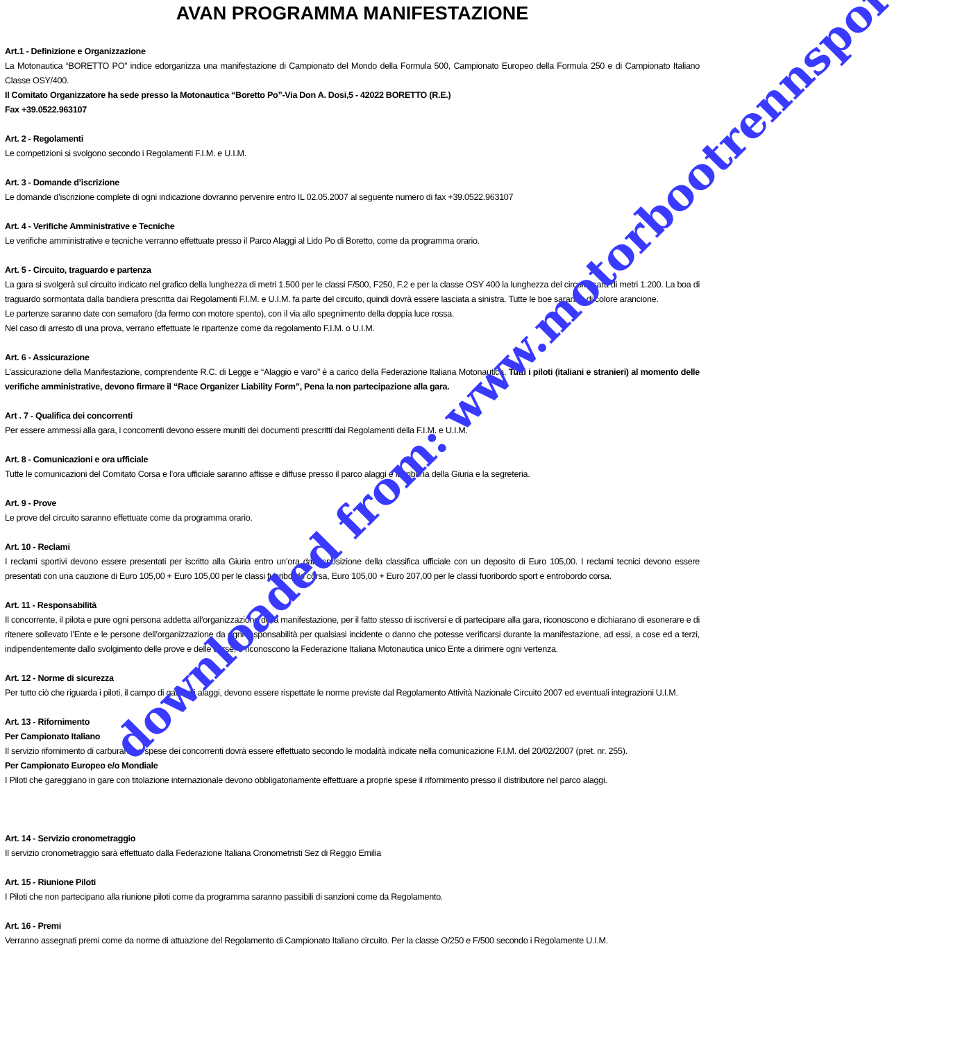AVAN PROGRAMMA MANIFESTAZIONE
Art.1 - Definizione e Organizzazione
La Motonautica “BORETTO PO” indice edorganizza una manifestazione di Campionato del Mondo della Formula 500, Campionato Europeo della Formula 250 e di Campionato Italiano Classe OSY/400.
Il Comitato Organizzatore ha sede presso la Motonautica “Boretto Po”-Via Don A. Dosi,5 - 42022 BORETTO (R.E.)
Fax +39.0522.963107
Art. 2 - Regolamenti
Le competizioni si svolgono secondo i Regolamenti F.I.M. e U.I.M.
Art. 3 - Domande d’iscrizione
Le domande d’iscrizione complete di ogni indicazione dovranno pervenire entro IL 02.05.2007 al seguente numero di fax +39.0522.963107
Art. 4 - Verifiche Amministrative e Tecniche
Le verifiche amministrative e tecniche verranno effettuate presso il Parco Alaggi al Lido Po di Boretto, come da programma orario.
Art. 5 - Circuito, traguardo e partenza
La gara si svolgerà sul circuito indicato nel grafico della lunghezza di metri 1.500 per le classi F/500, F250, F.2 e per la classe OSY 400 la lunghezza del circuito sarà di metri 1.200. La boa di traguardo sormontata dalla bandiera prescritta dai Regolamenti F.I.M. e U.I.M. fa parte del circuito, quindi dovrà essere lasciata a sinistra. Tutte le boe saranno di colore arancione.
Le partenze saranno date con semaforo (da fermo con motore spento), con il via allo spegnimento della doppia luce rossa.
Nel caso di arresto di una prova, verrano effettuate le ripartenze come da regolamento F.I.M. o U.I.M.
Art. 6 - Assicurazione
L’assicurazione della Manifestazione, comprendente R.C. di Legge e “Alaggio e varo” è a carico della Federazione Italiana Motonautica. Tutti i piloti (italiani e stranieri) al momento delle verifiche amministrative, devono firmare il “Race Organizer Liability Form”, Pena la non partecipazione alla gara.
Art . 7 - Qualifica dei concorrenti
Per essere ammessi alla gara, i concorrenti devono essere muniti dei documenti prescritti dai Regolamenti della F.I.M. e U.I.M.
Art. 8 - Comunicazioni e ora ufficiale
Tutte le comunicazioni del Comitato Corsa e l’ora ufficiale saranno affisse e diffuse presso il parco alaggi e la tribuna della Giuria e la segreteria.
Art. 9 - Prove
Le prove del circuito saranno effettuate come da programma orario.
Art. 10 - Reclami
I reclami sportivi devono essere presentati per iscritto alla Giuria entro un’ora dall’esposizione della classifica ufficiale con un deposito di Euro 105,00. I reclami tecnici devono essere presentati con una cauzione di Euro 105,00 + Euro 105,00 per le classi fuoribordo corsa, Euro 105,00 + Euro 207,00 per le classi fuoribordo sport e entrobordo corsa.
Art. 11 - Responsabilità
Il concorrente, il pilota e pure ogni persona addetta all’organizzazione della manifestazione, per il fatto stesso di iscriversi e di partecipare alla gara, riconoscono e dichiarano di esonerare e di ritenere sollevato l’Ente e le persone dell’organizzazione da ogni responsabilità per qualsiasi incidente o danno che potesse verificarsi durante la manifestazione, ad essi, a cose ed a terzi, indipendentemente dallo svolgimento delle prove e delle corse, e riconoscono la Federazione Italiana Motonautica unico Ente a dirimere ogni vertenza.
Art. 12 - Norme di sicurezza
Per tutto ciò che riguarda i piloti, il campo di gara, gli alaggi, devono essere rispettate le norme previste dal Regolamento Attività Nazionale Circuito 2007 ed eventuali integrazioni U.I.M.
Art. 13 - Rifornimento
Per Campionato Italiano
Il servizio rifornimento di carburante a spese dei concorrenti dovrà essere effettuato secondo le modalità indicate nella comunicazione F.I.M. del 20/02/2007 (pret. nr. 255).
Per Campionato Europeo e/o Mondiale
I Piloti che gareggiano in gare con titolazione internazionale devono obbligatoriamente effettuare a proprie spese il rifornimento presso il distributore nel parco alaggi.
Art. 14 - Servizio cronometraggio
Il servizio cronometraggio sarà effettuato dalla Federazione Italiana Cronometristi Sez di Reggio Emilia
Art. 15 - Riunione Piloti
I Piloti che non partecipano alla riunione piloti come da programma saranno passibili di sanzioni come da Regolamento.
Art. 16 - Premi
Verranno assegnati premi come da norme di attuazione del Regolamento di Campionato Italiano circuito. Per la classe O/250 e F/500 secondo i Regolamente U.I.M.
downloaded from: www.motorbootrennsport.de